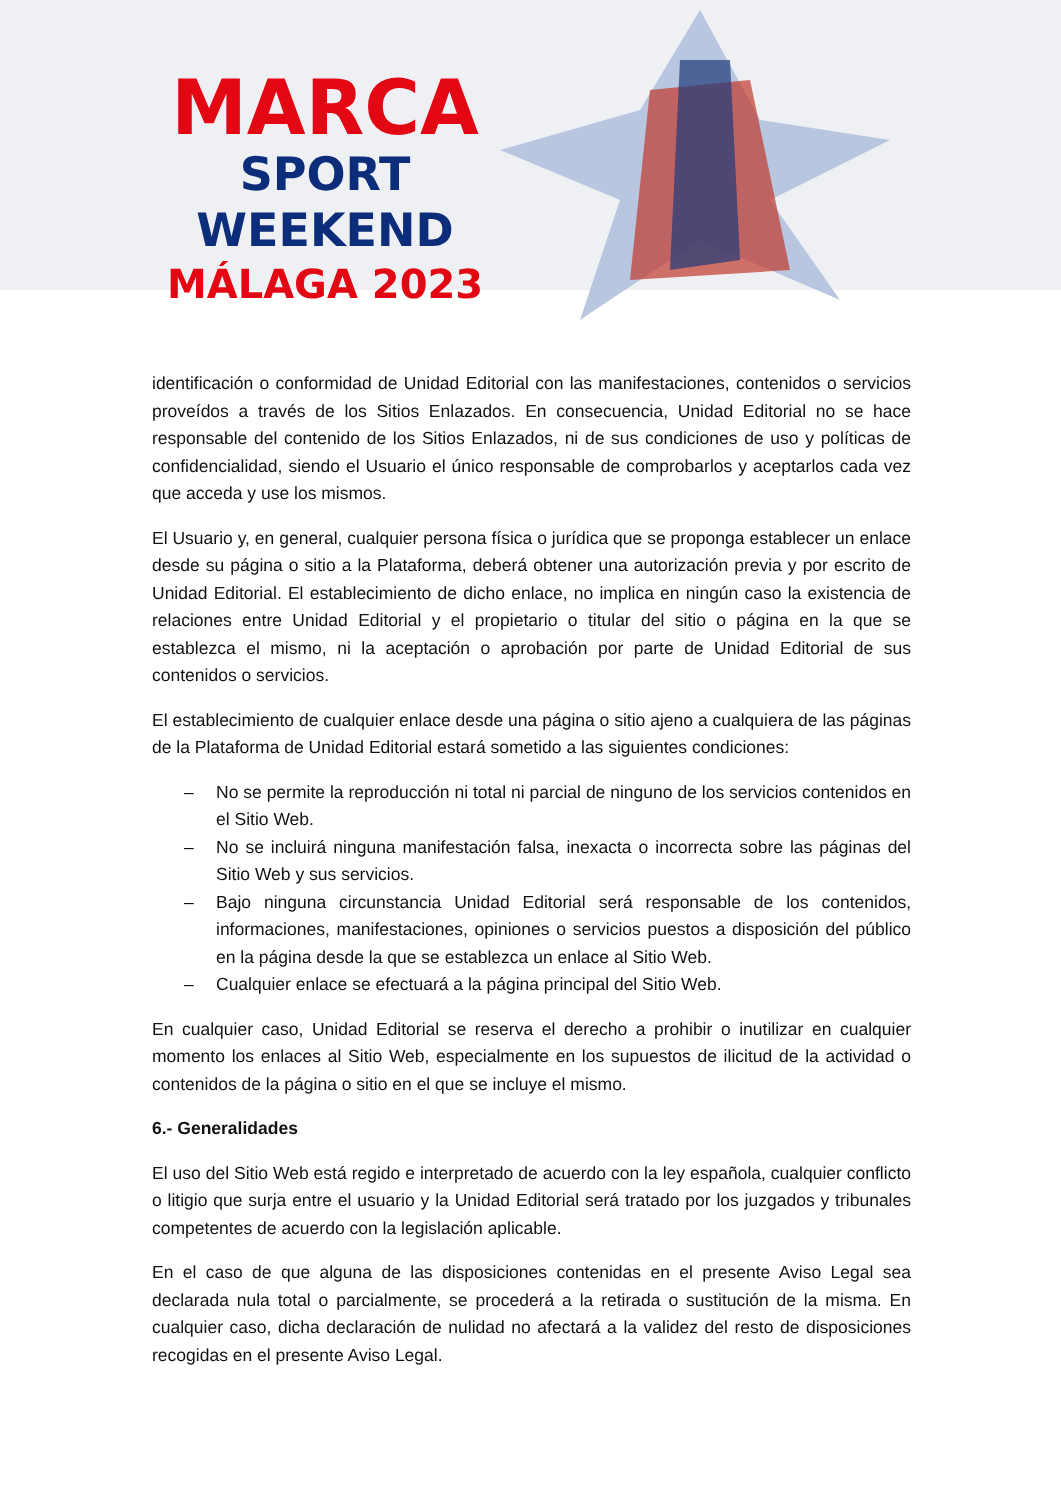MARCA
SPORT WEEKEND
MÁLAGA 2023
identificación o conformidad de Unidad Editorial con las manifestaciones, contenidos o servicios proveídos a través de los Sitios Enlazados. En consecuencia, Unidad Editorial no se hace responsable del contenido de los Sitios Enlazados, ni de sus condiciones de uso y políticas de confidencialidad, siendo el Usuario el único responsable de comprobarlos y aceptarlos cada vez que acceda y use los mismos.
El Usuario y, en general, cualquier persona física o jurídica que se proponga establecer un enlace desde su página o sitio a la Plataforma, deberá obtener una autorización previa y por escrito de Unidad Editorial. El establecimiento de dicho enlace, no implica en ningún caso la existencia de relaciones entre Unidad Editorial y el propietario o titular del sitio o página en la que se establezca el mismo, ni la aceptación o aprobación por parte de Unidad Editorial de sus contenidos o servicios.
El establecimiento de cualquier enlace desde una página o sitio ajeno a cualquiera de las páginas de la Plataforma de Unidad Editorial estará sometido a las siguientes condiciones:
– No se permite la reproducción ni total ni parcial de ninguno de los servicios contenidos en el Sitio Web.
– No se incluirá ninguna manifestación falsa, inexacta o incorrecta sobre las páginas del Sitio Web y sus servicios.
– Bajo ninguna circunstancia Unidad Editorial será responsable de los contenidos, informaciones, manifestaciones, opiniones o servicios puestos a disposición del público en la página desde la que se establezca un enlace al Sitio Web.
– Cualquier enlace se efectuará a la página principal del Sitio Web.
En cualquier caso, Unidad Editorial se reserva el derecho a prohibir o inutilizar en cualquier momento los enlaces al Sitio Web, especialmente en los supuestos de ilicitud de la actividad o contenidos de la página o sitio en el que se incluye el mismo.
6.- Generalidades
El uso del Sitio Web está regido e interpretado de acuerdo con la ley española, cualquier conflicto o litigio que surja entre el usuario y la Unidad Editorial será tratado por los juzgados y tribunales competentes de acuerdo con la legislación aplicable.
En el caso de que alguna de las disposiciones contenidas en el presente Aviso Legal sea declarada nula total o parcialmente, se procederá a la retirada o sustitución de la misma. En cualquier caso, dicha declaración de nulidad no afectará a la validez del resto de disposiciones recogidas en el presente Aviso Legal.